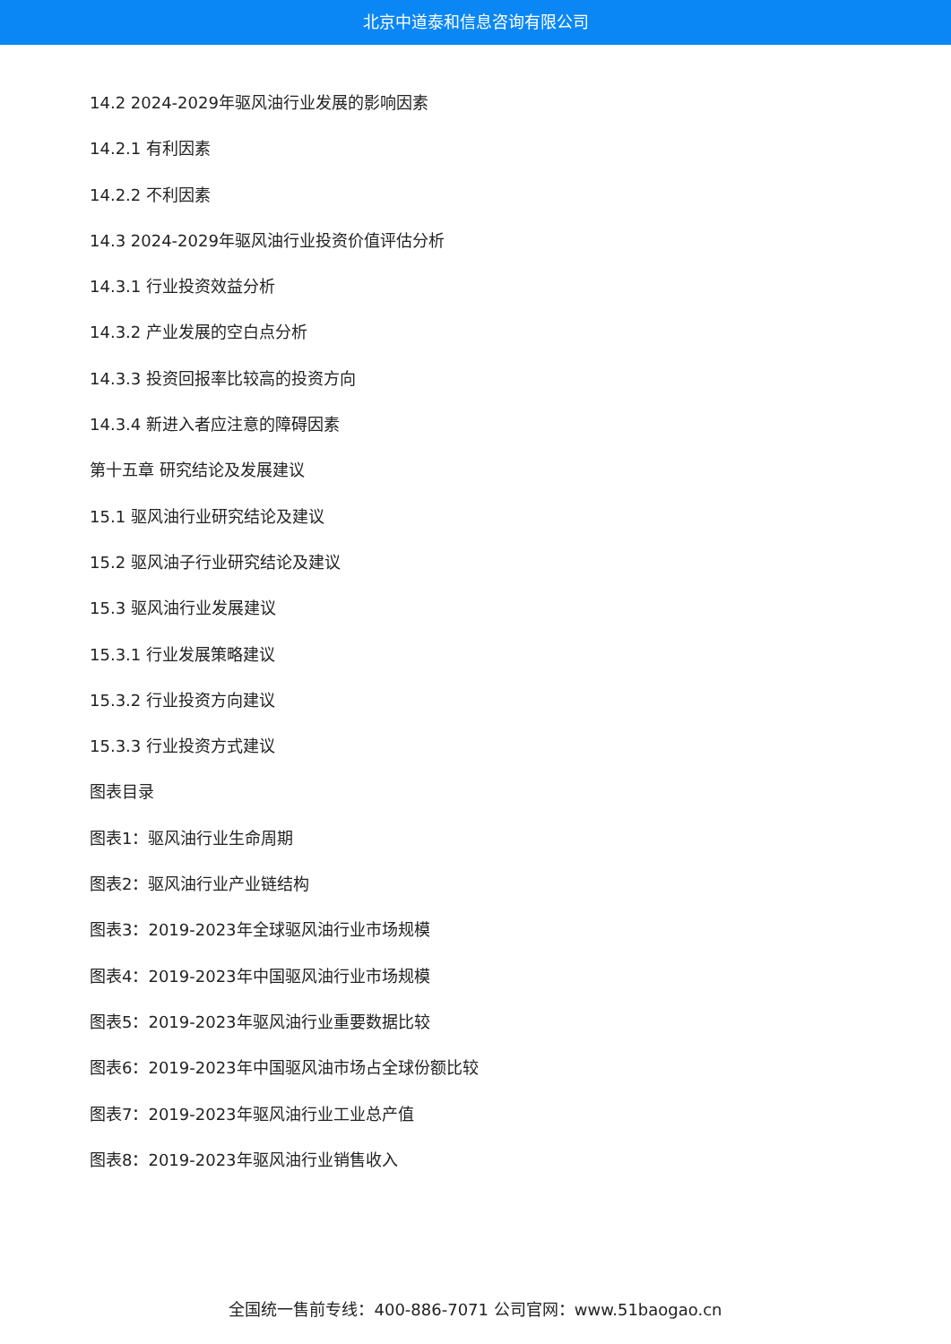北京中道泰和信息咨询有限公司
14.2 2024-2029年驱风油行业发展的影响因素
14.2.1 有利因素
14.2.2 不利因素
14.3 2024-2029年驱风油行业投资价值评估分析
14.3.1 行业投资效益分析
14.3.2 产业发展的空白点分析
14.3.3 投资回报率比较高的投资方向
14.3.4 新进入者应注意的障碍因素
第十五章 研究结论及发展建议
15.1 驱风油行业研究结论及建议
15.2 驱风油子行业研究结论及建议
15.3 驱风油行业发展建议
15.3.1 行业发展策略建议
15.3.2 行业投资方向建议
15.3.3 行业投资方式建议
图表目录
图表1：驱风油行业生命周期
图表2：驱风油行业产业链结构
图表3：2019-2023年全球驱风油行业市场规模
图表4：2019-2023年中国驱风油行业市场规模
图表5：2019-2023年驱风油行业重要数据比较
图表6：2019-2023年中国驱风油市场占全球份额比较
图表7：2019-2023年驱风油行业工业总产值
图表8：2019-2023年驱风油行业销售收入
全国统一售前专线：400-886-7071 公司官网：www.51baogao.cn